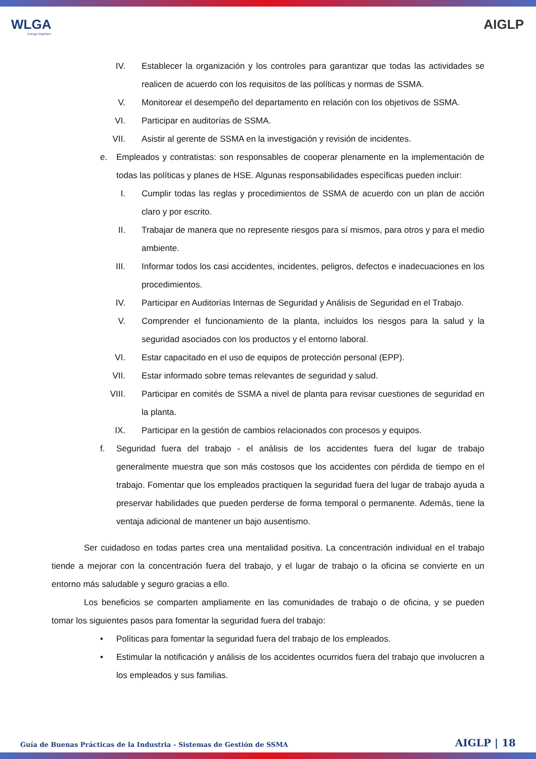WLGA
Energy Anywhere
AIGLP
IV. Establecer la organización y los controles para garantizar que todas las actividades se realicen de acuerdo con los requisitos de las políticas y normas de SSMA.
V. Monitorear el desempeño del departamento en relación con los objetivos de SSMA.
VI. Participar en auditorías de SSMA.
VII. Asistir al gerente de SSMA en la investigación y revisión de incidentes.
e. Empleados y contratistas: son responsables de cooperar plenamente en la implementación de todas las políticas y planes de HSE. Algunas responsabilidades específicas pueden incluir:
I. Cumplir todas las reglas y procedimientos de SSMA de acuerdo con un plan de acción claro y por escrito.
II. Trabajar de manera que no represente riesgos para sí mismos, para otros y para el medio ambiente.
III. Informar todos los casi accidentes, incidentes, peligros, defectos e inadecuaciones en los procedimientos.
IV. Participar en Auditorías Internas de Seguridad y Análisis de Seguridad en el Trabajo.
V. Comprender el funcionamiento de la planta, incluidos los riesgos para la salud y la seguridad asociados con los productos y el entorno laboral.
VI. Estar capacitado en el uso de equipos de protección personal (EPP).
VII. Estar informado sobre temas relevantes de seguridad y salud.
VIII. Participar en comités de SSMA a nivel de planta para revisar cuestiones de seguridad en la planta.
IX. Participar en la gestión de cambios relacionados con procesos y equipos.
f. Seguridad fuera del trabajo - el análisis de los accidentes fuera del lugar de trabajo generalmente muestra que son más costosos que los accidentes con pérdida de tiempo en el trabajo. Fomentar que los empleados practiquen la seguridad fuera del lugar de trabajo ayuda a preservar habilidades que pueden perderse de forma temporal o permanente. Además, tiene la ventaja adicional de mantener un bajo ausentismo.
Ser cuidadoso en todas partes crea una mentalidad positiva. La concentración individual en el trabajo tiende a mejorar con la concentración fuera del trabajo, y el lugar de trabajo o la oficina se convierte en un entorno más saludable y seguro gracias a ello.
Los beneficios se comparten ampliamente en las comunidades de trabajo o de oficina, y se pueden tomar los siguientes pasos para fomentar la seguridad fuera del trabajo:
• Políticas para fomentar la seguridad fuera del trabajo de los empleados.
• Estimular la notificación y análisis de los accidentes ocurridos fuera del trabajo que involucren a los empleados y sus familias.
Guía de Buenas Prácticas de la Industria - Sistemas de Gestión de SSMA
AIGLP | 18